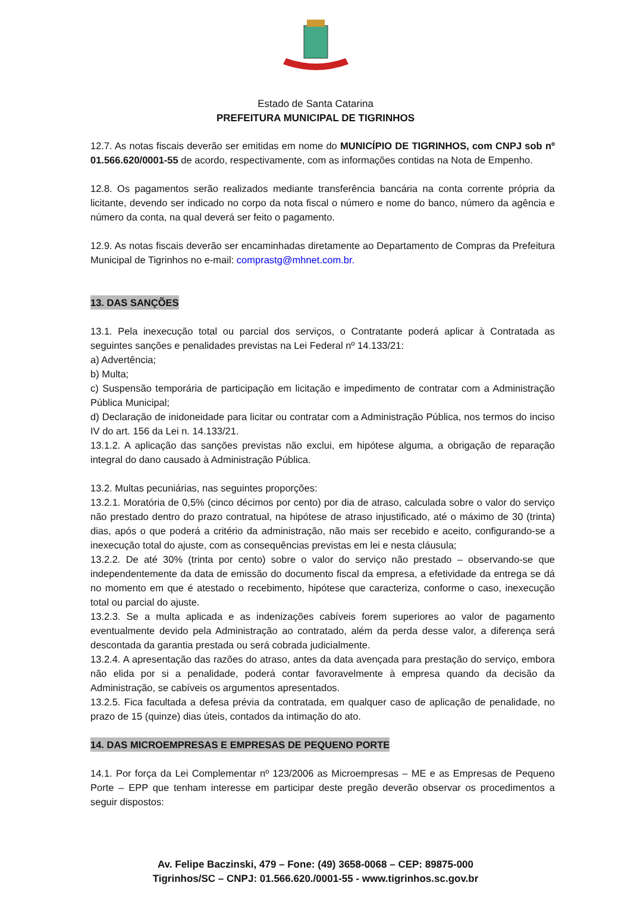Estado de Santa Catarina
PREFEITURA MUNICIPAL DE TIGRINHOS
12.7. As notas fiscais deverão ser emitidas em nome do MUNICÍPIO DE TIGRINHOS, com CNPJ sob nº 01.566.620/0001-55 de acordo, respectivamente, com as informações contidas na Nota de Empenho.
12.8. Os pagamentos serão realizados mediante transferência bancária na conta corrente própria da licitante, devendo ser indicado no corpo da nota fiscal o número e nome do banco, número da agência e número da conta, na qual deverá ser feito o pagamento.
12.9. As notas fiscais deverão ser encaminhadas diretamente ao Departamento de Compras da Prefeitura Municipal de Tigrinhos no e-mail: comprastg@mhnet.com.br.
13. DAS SANÇÕES
13.1. Pela inexecução total ou parcial dos serviços, o Contratante poderá aplicar à Contratada as seguintes sanções e penalidades previstas na Lei Federal nº 14.133/21:
a) Advertência;
b) Multa;
c) Suspensão temporária de participação em licitação e impedimento de contratar com a Administração Pública Municipal;
d) Declaração de inidoneidade para licitar ou contratar com a Administração Pública, nos termos do inciso IV do art. 156 da Lei n. 14.133/21.
13.1.2. A aplicação das sanções previstas não exclui, em hipótese alguma, a obrigação de reparação integral do dano causado à Administração Pública.
13.2. Multas pecuniárias, nas seguintes proporções:
13.2.1. Moratória de 0,5% (cinco décimos por cento) por dia de atraso, calculada sobre o valor do serviço não prestado dentro do prazo contratual, na hipótese de atraso injustificado, até o máximo de 30 (trinta) dias, após o que poderá a critério da administração, não mais ser recebido e aceito, configurando-se a inexecução total do ajuste, com as consequências previstas em lei e nesta cláusula;
13.2.2. De até 30% (trinta por cento) sobre o valor do serviço não prestado – observando-se que independentemente da data de emissão do documento fiscal da empresa, a efetividade da entrega se dá no momento em que é atestado o recebimento, hipótese que caracteriza, conforme o caso, inexecução total ou parcial do ajuste.
13.2.3. Se a multa aplicada e as indenizações cabíveis forem superiores ao valor de pagamento eventualmente devido pela Administração ao contratado, além da perda desse valor, a diferença será descontada da garantia prestada ou será cobrada judicialmente.
13.2.4. A apresentação das razões do atraso, antes da data avençada para prestação do serviço, embora não elida por si a penalidade, poderá contar favoravelmente à empresa quando da decisão da Administração, se cabíveis os argumentos apresentados.
13.2.5. Fica facultada a defesa prévia da contratada, em qualquer caso de aplicação de penalidade, no prazo de 15 (quinze) dias úteis, contados da intimação do ato.
14. DAS MICROEMPRESAS E EMPRESAS DE PEQUENO PORTE
14.1. Por força da Lei Complementar nº 123/2006 as Microempresas – ME e as Empresas de Pequeno Porte – EPP que tenham interesse em participar deste pregão deverão observar os procedimentos a seguir dispostos:
Av. Felipe Baczinski, 479 – Fone: (49) 3658-0068 – CEP: 89875-000
Tigrinhos/SC – CNPJ: 01.566.620./0001-55 - www.tigrinhos.sc.gov.br